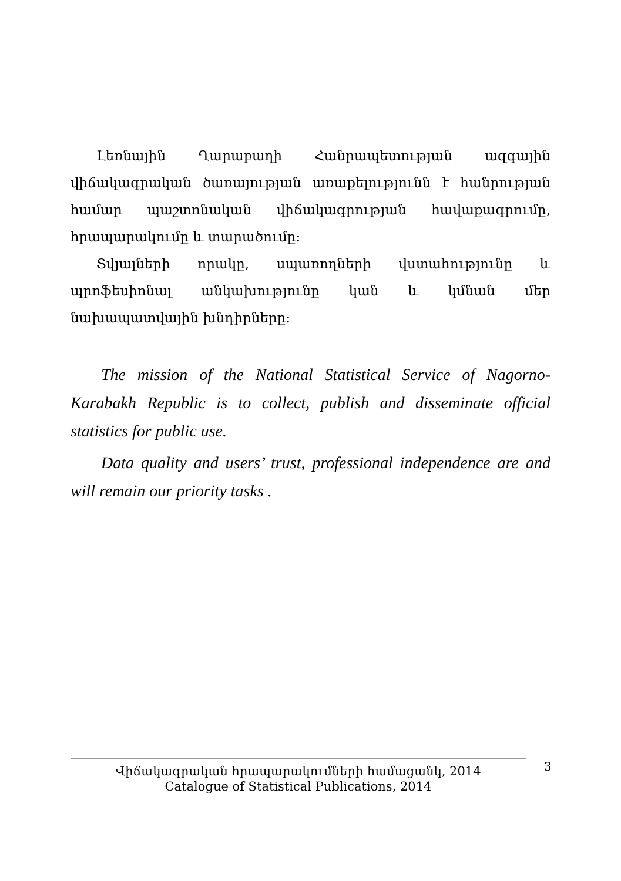Լեռնային Ղարաբաղի Հանրապետության ազգային վիճակագրական ծառայության առաքելությունն է հանրության համար պաշտոնական վիճակագրության հավաքագրումը, հրապարակումը և տարածումը:
Տվյալների որակը, սպառողների վստահությունը և պրոֆեսիոնալ անկախությունը կան և կմնան մեր նախապատվային խնդիրները:
The mission of the National Statistical Service of Nagorno-Karabakh Republic is to collect, publish and disseminate official statistics for public use.
Data quality and users’ trust, professional independence are and will remain our priority tasks .
Վիճակագրական հրապարակումների համացանկ, 2014
Catalogue of Statistical Publications, 2014
3